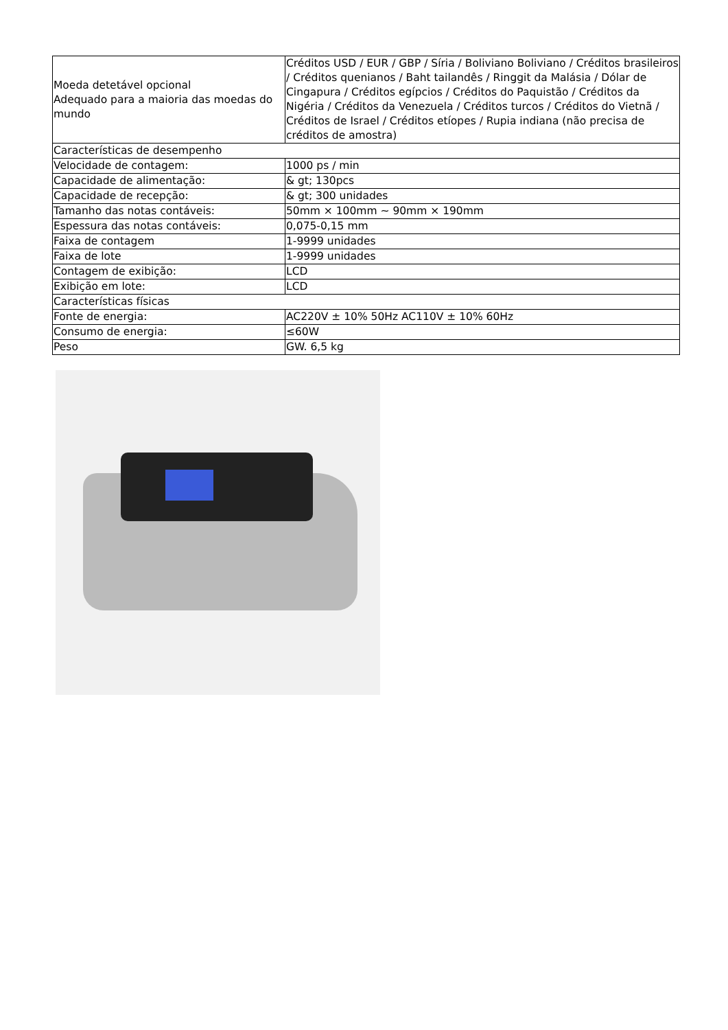| Moeda detetável opcional Adequado para a maioria das moedas do mundo | Créditos USD / EUR / GBP / Síria / Boliviano Boliviano / Créditos brasileiros / Créditos quenianos / Baht tailandês / Ringgit da Malásia / Dólar de Cingapura / Créditos egípcios / Créditos do Paquistão / Créditos da Nigéria / Créditos da Venezuela / Créditos turcos / Créditos do Vietnã / Créditos de Israel / Créditos etíopes / Rupia indiana (não precisa de créditos de amostra) |
| Características de desempenho | |
| Velocidade de contagem: | 1000 ps / min |
| Capacidade de alimentação: | & gt; 130pcs |
| Capacidade de recepção: | & gt; 300 unidades |
| Tamanho das notas contáveis: | 50mm × 100mm ~ 90mm × 190mm |
| Espessura das notas contáveis: | 0,075-0,15 mm |
| Faixa de contagem | 1-9999 unidades |
| Faixa de lote | 1-9999 unidades |
| Contagem de exibição: | LCD |
| Exibição em lote: | LCD |
| Características físicas | |
| Fonte de energia: | AC220V ± 10% 50Hz AC110V ± 10% 60Hz |
| Consumo de energia: | ≤60W |
| Peso | GW. 6,5 kg |